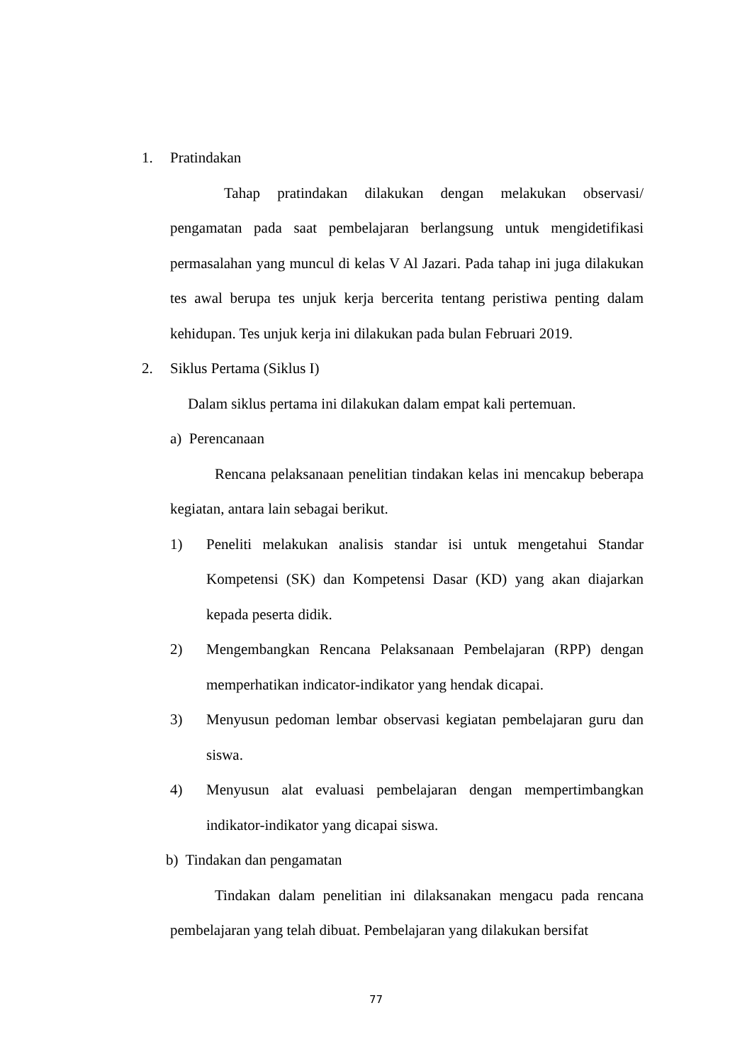1. Pratindakan
Tahap pratindakan dilakukan dengan melakukan observasi/ pengamatan pada saat pembelajaran berlangsung untuk mengidetifikasi permasalahan yang muncul di kelas V Al Jazari. Pada tahap ini juga dilakukan tes awal berupa tes unjuk kerja bercerita tentang peristiwa penting dalam kehidupan. Tes unjuk kerja ini dilakukan pada bulan Februari 2019.
2. Siklus Pertama (Siklus I)
Dalam siklus pertama ini dilakukan dalam empat kali pertemuan.
a) Perencanaan
Rencana pelaksanaan penelitian tindakan kelas ini mencakup beberapa kegiatan, antara lain sebagai berikut.
1) Peneliti melakukan analisis standar isi untuk mengetahui Standar Kompetensi (SK) dan Kompetensi Dasar (KD) yang akan diajarkan kepada peserta didik.
2) Mengembangkan Rencana Pelaksanaan Pembelajaran (RPP) dengan memperhatikan indicator-indikator yang hendak dicapai.
3) Menyusun pedoman lembar observasi kegiatan pembelajaran guru dan siswa.
4) Menyusun alat evaluasi pembelajaran dengan mempertimbangkan indikator-indikator yang dicapai siswa.
b) Tindakan dan pengamatan
Tindakan dalam penelitian ini dilaksanakan mengacu pada rencana pembelajaran yang telah dibuat. Pembelajaran yang dilakukan bersifat
77